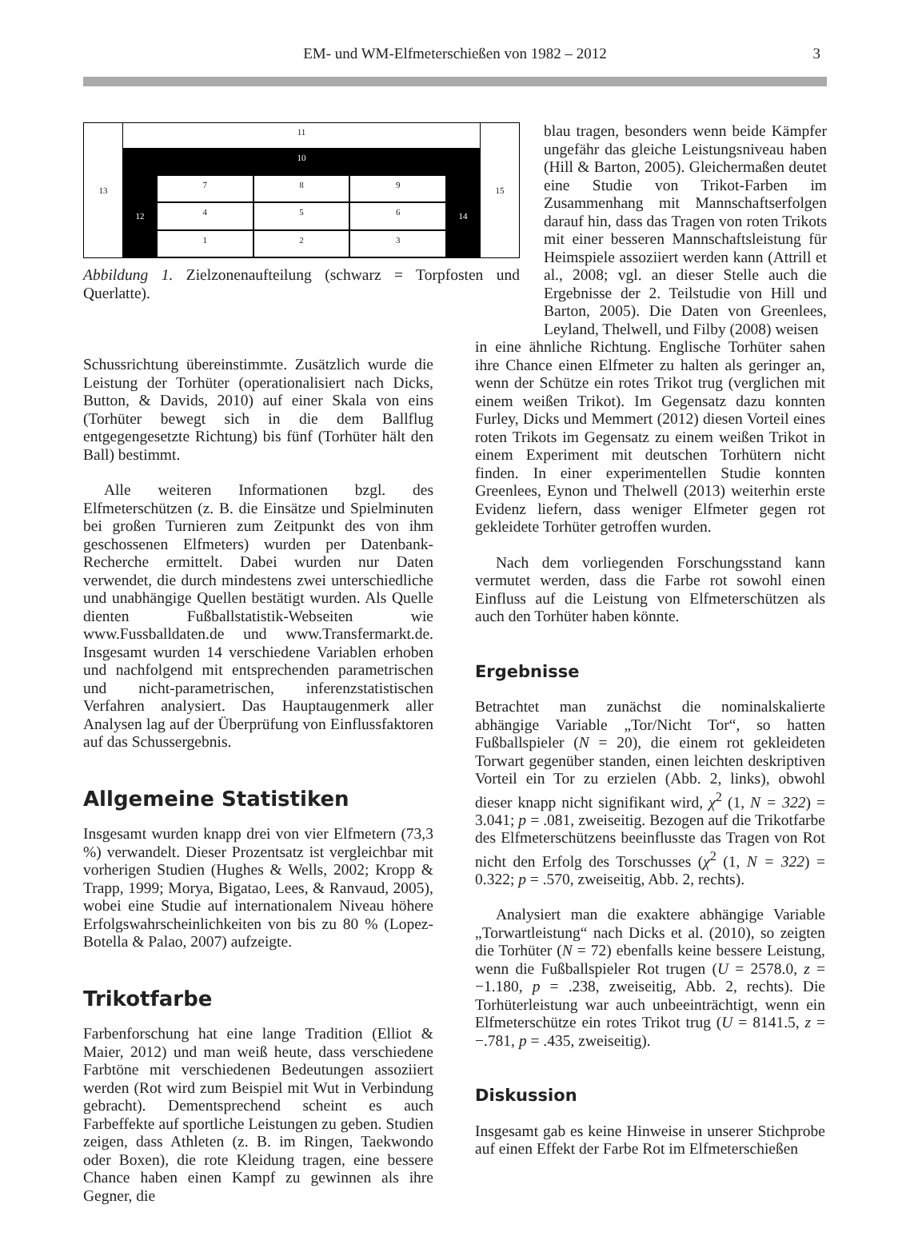EM- und WM-Elfmeterschießen von 1982 – 2012 3
13
11
10
12 7
8
9
4
5
6
1
2
3
14
15
Abbildung 1. Zielzonenaufteilung (schwarz = Torpfosten und Querlatte).
blau tragen, besonders wenn beide Kämpfer ungefähr das gleiche Leistungsniveau haben (Hill & Barton, 2005). Gleichermaßen deutet eine Studie von Trikot-Farben im Zusammenhang mit Mannschaftserfolgen darauf hin, dass das Tragen von roten Trikots mit einer besseren Mannschaftsleistung für Heimspiele assoziiert werden kann (Attrill et al., 2008; vgl. an dieser Stelle auch die Ergebnisse der 2. Teilstudie von Hill und Barton, 2005). Die Daten von Greenlees, Leyland, Thelwell, und Filby (2008) weisen
Schussrichtung übereinstimmte. Zusätzlich wurde die Leistung der Torhüter (operationalisiert nach Dicks, Button, & Davids, 2010) auf einer Skala von eins (Torhüter bewegt sich in die dem Ballflug entgegengesetzte Richtung) bis fünf (Torhüter hält den Ball) bestimmt.
Alle weiteren Informationen bzgl. des Elfmeterschützen (z. B. die Einsätze und Spielminuten bei großen Turnieren zum Zeitpunkt des von ihm geschossenen Elfmeters) wurden per Datenbank-Recherche ermittelt. Dabei wurden nur Daten verwendet, die durch mindestens zwei unterschiedliche und unabhängige Quellen bestätigt wurden. Als Quelle dienten Fußballstatistik-Webseiten wie www.Fussballdaten.de und www.Transfermarkt.de. Insgesamt wurden 14 verschiedene Variablen erhoben und nachfolgend mit entsprechenden parametrischen und nicht-parametrischen, inferenzstatistischen Verfahren analysiert. Das Hauptaugenmerk aller Analysen lag auf der Überprüfung von Einflussfaktoren auf das Schussergebnis.
Allgemeine Statistiken
Insgesamt wurden knapp drei von vier Elfmetern (73,3 %) verwandelt. Dieser Prozentsatz ist vergleichbar mit vorherigen Studien (Hughes & Wells, 2002; Kropp & Trapp, 1999; Morya, Bigatao, Lees, & Ranvaud, 2005), wobei eine Studie auf internationalem Niveau höhere Erfolgswahrscheinlichkeiten von bis zu 80 % (Lopez-Botella & Palao, 2007) aufzeigte.
Trikotfarbe
Farbenforschung hat eine lange Tradition (Elliot & Maier, 2012) und man weiß heute, dass verschiedene Farbtöne mit verschiedenen Bedeutungen assoziiert werden (Rot wird zum Beispiel mit Wut in Verbindung gebracht). Dementsprechend scheint es auch Farbeffekte auf sportliche Leistungen zu geben. Studien zeigen, dass Athleten (z. B. im Ringen, Taekwondo oder Boxen), die rote Kleidung tragen, eine bessere Chance haben einen Kampf zu gewinnen als ihre Gegner, die
in eine ähnliche Richtung. Englische Torhüter sahen ihre Chance einen Elfmeter zu halten als geringer an, wenn der Schütze ein rotes Trikot trug (verglichen mit einem weißen Trikot). Im Gegensatz dazu konnten Furley, Dicks und Memmert (2012) diesen Vorteil eines roten Trikots im Gegensatz zu einem weißen Trikot in einem Experiment mit deutschen Torhütern nicht finden. In einer experimentellen Studie konnten Greenlees, Eynon und Thelwell (2013) weiterhin erste Evidenz liefern, dass weniger Elfmeter gegen rot gekleidete Torhüter getroffen wurden.
Nach dem vorliegenden Forschungsstand kann vermutet werden, dass die Farbe rot sowohl einen Einfluss auf die Leistung von Elfmeterschützen als auch den Torhüter haben könnte.
Ergebnisse
Betrachtet man zunächst die nominalskalierte abhängige Variable „Tor/Nicht Tor“, so hatten Fußballspieler (N = 20), die einem rot gekleideten Torwart gegenüber standen, einen leichten deskriptiven Vorteil ein Tor zu erzielen (Abb. 2, links), obwohl dieser knapp nicht signifikant wird, χ<sup>2</sup> (1, N = 322) = 3.041; p = .081, zweiseitig. Bezogen auf die Trikotfarbe des Elfmeterschützens beeinflusste das Tragen von Rot nicht den Erfolg des Torschusses (χ<sup>2</sup> (1, N = 322) = 0.322; p = .570, zweiseitig, Abb. 2, rechts).
Analysiert man die exaktere abhängige Variable „Torwartleistung“ nach Dicks et al. (2010), so zeigten die Torhüter (N = 72) ebenfalls keine bessere Leistung, wenn die Fußballspieler Rot trugen (U = 2578.0, z = −1.180, p = .238, zweiseitig, Abb. 2, rechts). Die Torhüterleistung war auch unbeeinträchtigt, wenn ein Elfmeterschütze ein rotes Trikot trug (U = 8141.5, z = −.781, p = .435, zweiseitig).
Diskussion
Insgesamt gab es keine Hinweise in unserer Stichprobe auf einen Effekt der Farbe Rot im Elfmeterschießen